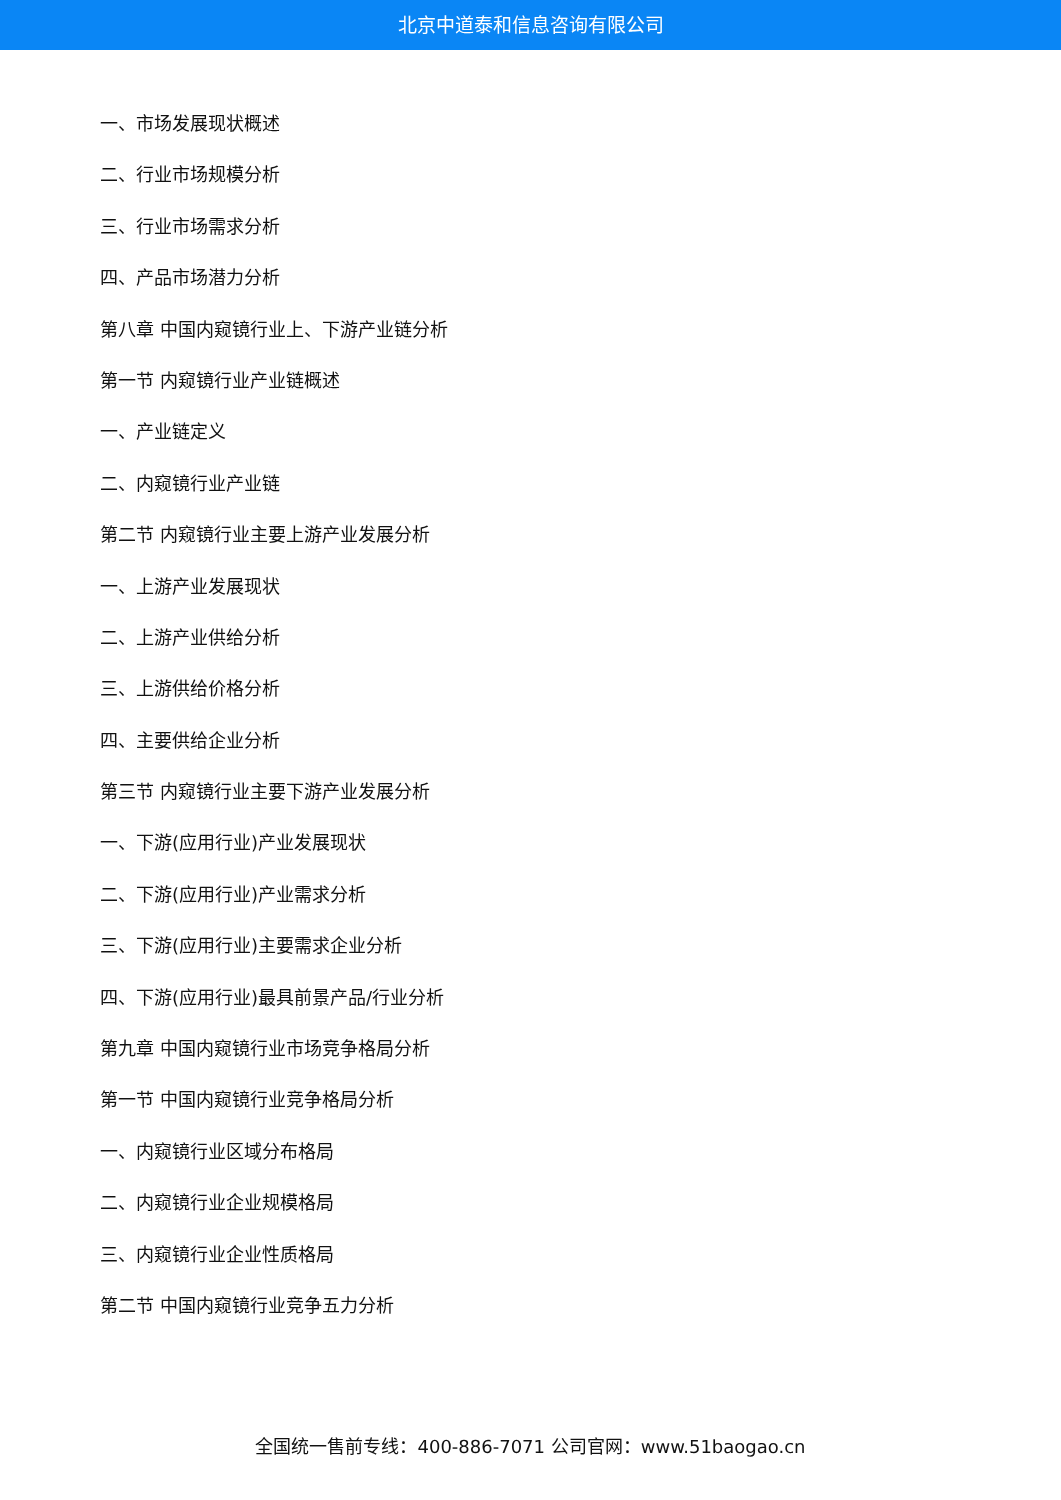北京中道泰和信息咨询有限公司
一、市场发展现状概述
二、行业市场规模分析
三、行业市场需求分析
四、产品市场潜力分析
第八章 中国内窥镜行业上、下游产业链分析
第一节 内窥镜行业产业链概述
一、产业链定义
二、内窥镜行业产业链
第二节 内窥镜行业主要上游产业发展分析
一、上游产业发展现状
二、上游产业供给分析
三、上游供给价格分析
四、主要供给企业分析
第三节 内窥镜行业主要下游产业发展分析
一、下游(应用行业)产业发展现状
二、下游(应用行业)产业需求分析
三、下游(应用行业)主要需求企业分析
四、下游(应用行业)最具前景产品/行业分析
第九章 中国内窥镜行业市场竞争格局分析
第一节 中国内窥镜行业竞争格局分析
一、内窥镜行业区域分布格局
二、内窥镜行业企业规模格局
三、内窥镜行业企业性质格局
第二节 中国内窥镜行业竞争五力分析
全国统一售前专线：400-886-7071 公司官网：www.51baogao.cn